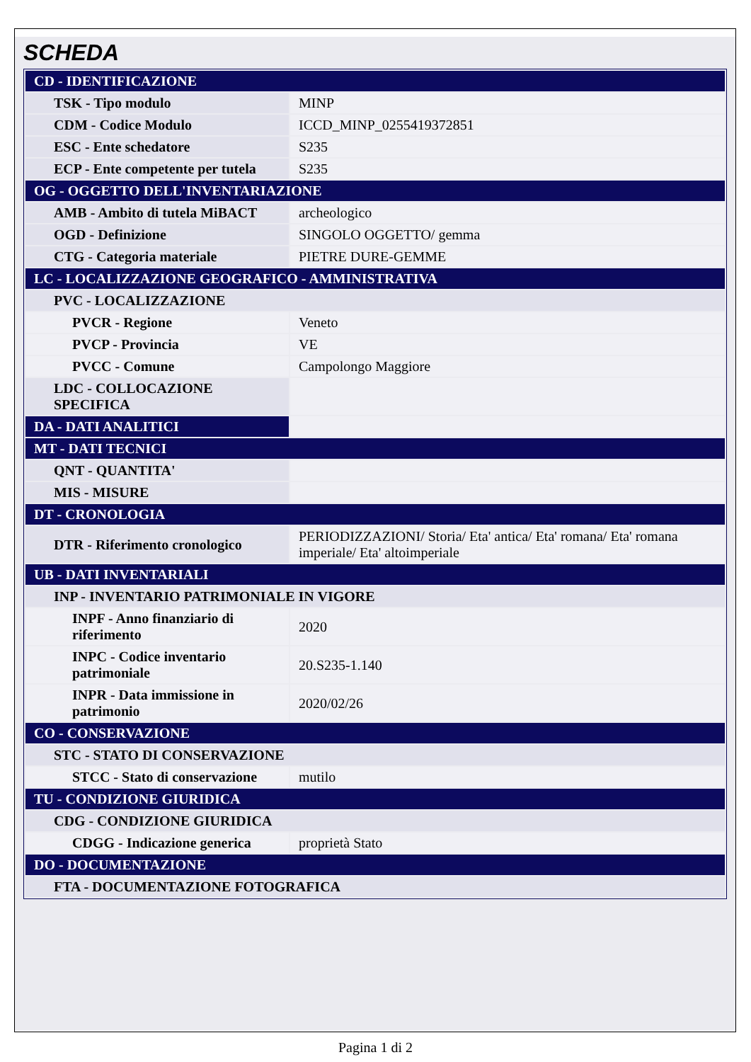SCHEDA
| CD - IDENTIFICAZIONE | |
| TSK - Tipo modulo | MINP |
| CDM - Codice Modulo | ICCD_MINP_0255419372851 |
| ESC - Ente schedatore | S235 |
| ECP - Ente competente per tutela | S235 |
| OG - OGGETTO DELL'INVENTARIAZIONE | |
| AMB - Ambito di tutela MiBACT | archeologico |
| OGD - Definizione | SINGOLO OGGETTO/ gemma |
| CTG - Categoria materiale | PIETRE DURE-GEMME |
| LC - LOCALIZZAZIONE GEOGRAFICO - AMMINISTRATIVA | |
| PVC - LOCALIZZAZIONE | |
| PVCR - Regione | Veneto |
| PVCP - Provincia | VE |
| PVCC - Comune | Campolongo Maggiore |
| LDC - COLLOCAZIONE SPECIFICA | |
| DA - DATI ANALITICI | |
| MT - DATI TECNICI | |
| QNT - QUANTITA' | |
| MIS - MISURE | |
| DT - CRONOLOGIA | |
| DTR - Riferimento cronologico | PERIODIZZAZIONI/ Storia/ Eta' antica/ Eta' romana/ Eta' romana imperiale/ Eta' altoimperiale |
| UB - DATI INVENTARIALI | |
| INP - INVENTARIO PATRIMONIALE IN VIGORE | |
| INPF - Anno finanziario di riferimento | 2020 |
| INPC - Codice inventario patrimoniale | 20.S235-1.140 |
| INPR - Data immissione in patrimonio | 2020/02/26 |
| CO - CONSERVAZIONE | |
| STC - STATO DI CONSERVAZIONE | |
| STCC - Stato di conservazione | mutilo |
| TU - CONDIZIONE GIURIDICA | |
| CDG - CONDIZIONE GIURIDICA | |
| CDGG - Indicazione generica | proprietà Stato |
| DO - DOCUMENTAZIONE | |
| FTA - DOCUMENTAZIONE FOTOGRAFICA | |
Pagina 1 di 2